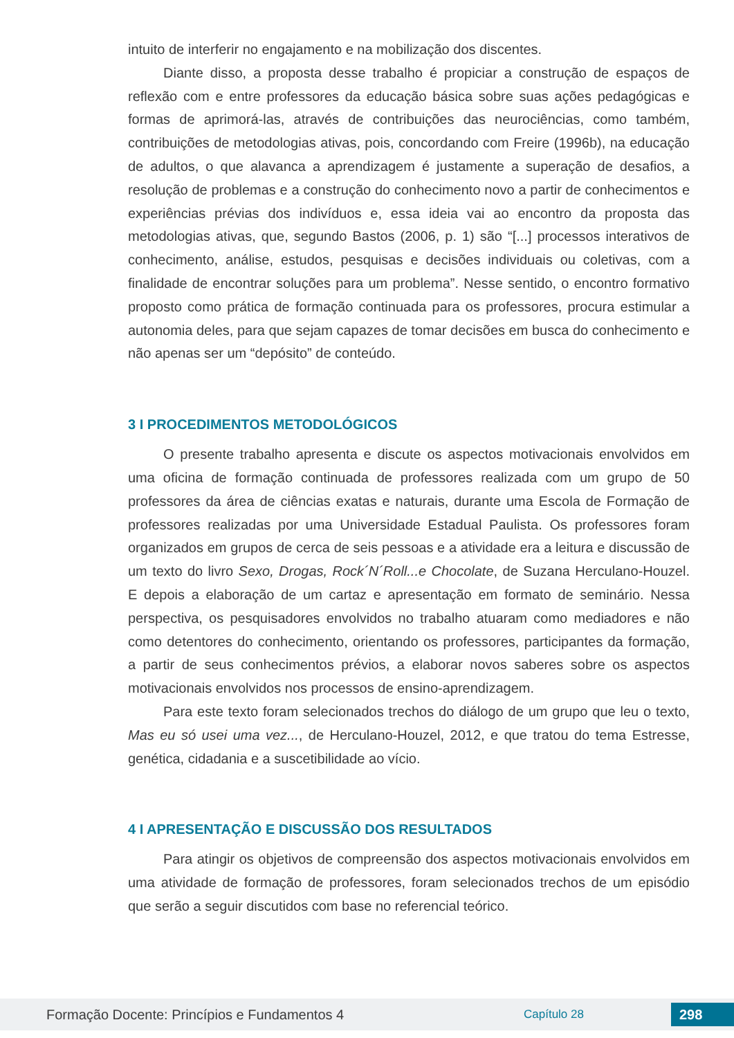intuito de interferir no engajamento e na mobilização dos discentes.
Diante disso, a proposta desse trabalho é propiciar a construção de espaços de reflexão com e entre professores da educação básica sobre suas ações pedagógicas e formas de aprimorá-las, através de contribuições das neurociências, como também, contribuições de metodologias ativas, pois, concordando com Freire (1996b), na educação de adultos, o que alavanca a aprendizagem é justamente a superação de desafios, a resolução de problemas e a construção do conhecimento novo a partir de conhecimentos e experiências prévias dos indivíduos e, essa ideia vai ao encontro da proposta das metodologias ativas, que, segundo Bastos (2006, p. 1) são “[...] processos interativos de conhecimento, análise, estudos, pesquisas e decisões individuais ou coletivas, com a finalidade de encontrar soluções para um problema”. Nesse sentido, o encontro formativo proposto como prática de formação continuada para os professores, procura estimular a autonomia deles, para que sejam capazes de tomar decisões em busca do conhecimento e não apenas ser um “depósito” de conteúdo.
3 I PROCEDIMENTOS METODOLÓGICOS
O presente trabalho apresenta e discute os aspectos motivacionais envolvidos em uma oficina de formação continuada de professores realizada com um grupo de 50 professores da área de ciências exatas e naturais, durante uma Escola de Formação de professores realizadas por uma Universidade Estadual Paulista. Os professores foram organizados em grupos de cerca de seis pessoas e a atividade era a leitura e discussão de um texto do livro Sexo, Drogas, Rock´N´Roll...e Chocolate, de Suzana Herculano-Houzel. E depois a elaboração de um cartaz e apresentação em formato de seminário. Nessa perspectiva, os pesquisadores envolvidos no trabalho atuaram como mediadores e não como detentores do conhecimento, orientando os professores, participantes da formação, a partir de seus conhecimentos prévios, a elaborar novos saberes sobre os aspectos motivacionais envolvidos nos processos de ensino-aprendizagem.
Para este texto foram selecionados trechos do diálogo de um grupo que leu o texto, Mas eu só usei uma vez..., de Herculano-Houzel, 2012, e que tratou do tema Estresse, genética, cidadania e a suscetibilidade ao vício.
4 I APRESENTAÇÃO E DISCUSSÃO DOS RESULTADOS
Para atingir os objetivos de compreensão dos aspectos motivacionais envolvidos em uma atividade de formação de professores, foram selecionados trechos de um episódio que serão a seguir discutidos com base no referencial teórico.
Formação Docente: Princípios e Fundamentos 4 Capítulo 28 298